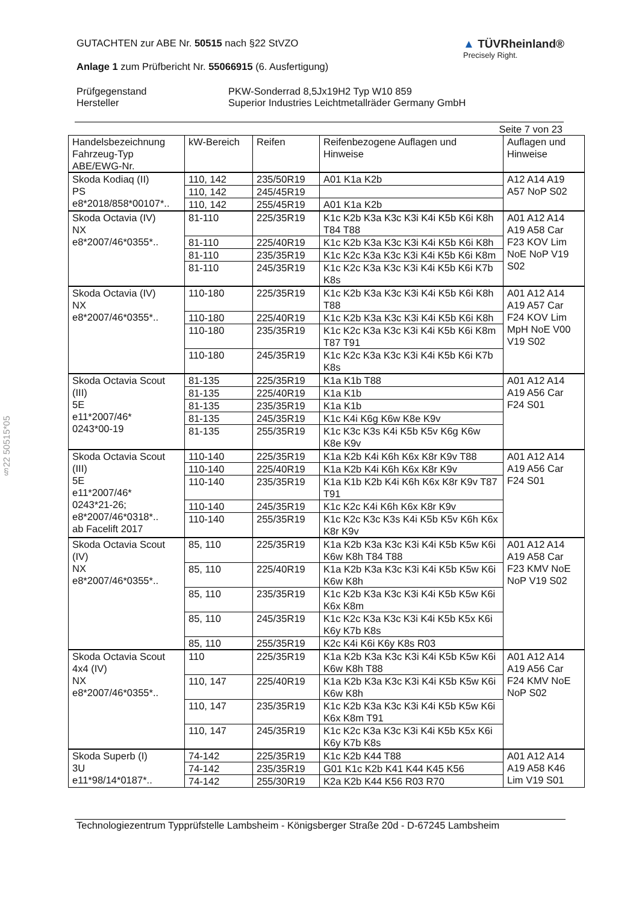§22 50515*05
GUTACHTEN zur ABE Nr. 50515 nach §22 StVZO
Anlage 1 zum Prüfbericht Nr. 55066915 (6. Ausfertigung)
▲ TÜVRheinland®
Precisely Right.
Prüfgegenstand
PKW-Sonderrad 8,5Jx19H2 Typ W10 859
Hersteller
Superior Industries Leichtmetallräder Germany GmbH
Seite 7 von 23
| Handelsbezeichnung Fahrzeug-Typ ABE/EWG-Nr. | kW-Bereich | Reifen | Reifenbezogene Auflagen und Hinweise | Auflagen und Hinweise |
| --- | --- | --- | --- | --- |
| Skoda Kodiaq (II) PS e8*2018/858*00107*.. | 110, 142 | 235/50R19 | A01 K1a K2b | A12 A14 A19 A57 NoP S02 |
| | 110, 142 | 245/45R19 | | |
| | 110, 142 | 255/45R19 | A01 K1a K2b | |
| Skoda Octavia (IV) NX e8*2007/46*0355*.. | 81-110 | 225/35R19 | K1c K2b K3a K3c K3i K4i K5b K6i K8h T84 T88 | A01 A12 A14 A19 A58 Car F23 KOV Lim NoE NoP V19 S02 |
| | 81-110 | 225/40R19 | K1c K2b K3a K3c K3i K4i K5b K6i K8h | |
| | 81-110 | 235/35R19 | K1c K2c K3a K3c K3i K4i K5b K6i K8m | |
| | 81-110 | 245/35R19 | K1c K2c K3a K3c K3i K4i K5b K6i K7b K8s | |
| Skoda Octavia (IV) NX e8*2007/46*0355*.. | 110-180 | 225/35R19 | K1c K2b K3a K3c K3i K4i K5b K6i K8h T88 | A01 A12 A14 A19 A57 Car F24 KOV Lim MpH NoE V00 V19 S02 |
| | 110-180 | 225/40R19 | K1c K2b K3a K3c K3i K4i K5b K6i K8h | |
| | 110-180 | 235/35R19 | K1c K2c K3a K3c K3i K4i K5b K6i K8m T87 T91 | |
| | 110-180 | 245/35R19 | K1c K2c K3a K3c K3i K4i K5b K6i K7b K8s | |
| Skoda Octavia Scout (III) 5E e11*2007/46* 0243*00-19 | 81-135 | 225/35R19 | K1a K1b T88 | A01 A12 A14 A19 A56 Car F24 S01 |
| | 81-135 | 225/40R19 | K1a K1b | |
| | 81-135 | 235/35R19 | K1a K1b | |
| | 81-135 | 245/35R19 | K1c K4i K6g K6w K8e K9v | |
| | 81-135 | 255/35R19 | K1c K3c K3s K4i K5b K5v K6g K6w K8e K9v | |
| Skoda Octavia Scout (III) 5E e11*2007/46* 0243*21-26; e8*2007/46*0318*.. ab Facelift 2017 | 110-140 | 225/35R19 | K1a K2b K4i K6h K6x K8r K9v T88 | A01 A12 A14 A19 A56 Car F24 S01 |
| | 110-140 | 225/40R19 | K1a K2b K4i K6h K6x K8r K9v | |
| | 110-140 | 235/35R19 | K1a K1b K2b K4i K6h K6x K8r K9v T87 T91 | |
| | 110-140 | 245/35R19 | K1c K2c K4i K6h K6x K8r K9v | |
| | 110-140 | 255/35R19 | K1c K2c K3c K3s K4i K5b K5v K6h K6x K8r K9v | |
| Skoda Octavia Scout (IV) NX e8*2007/46*0355*.. | 85, 110 | 225/35R19 | K1a K2b K3a K3c K3i K4i K5b K5w K6i K6w K8h T84 T88 | A01 A12 A14 A19 A58 Car F23 KMV NoE NoP V19 S02 |
| | 85, 110 | 225/40R19 | K1a K2b K3a K3c K3i K4i K5b K5w K6i K6w K8h | |
| | 85, 110 | 235/35R19 | K1c K2b K3a K3c K3i K4i K5b K5w K6i K6x K8m | |
| | 85, 110 | 245/35R19 | K1c K2c K3a K3c K3i K4i K5b K5x K6i K6y K7b K8s | |
| | 85, 110 | 255/35R19 | K2c K4i K6i K6y K8s R03 | |
| Skoda Octavia Scout 4x4 (IV) NX e8*2007/46*0355*.. | 110 | 225/35R19 | K1a K2b K3a K3c K3i K4i K5b K5w K6i K6w K8h T88 | A01 A12 A14 A19 A56 Car F24 KMV NoE NoP S02 |
| | 110, 147 | 225/40R19 | K1a K2b K3a K3c K3i K4i K5b K5w K6i K6w K8h | |
| | 110, 147 | 235/35R19 | K1c K2b K3a K3c K3i K4i K5b K5w K6i K6x K8m T91 | |
| | 110, 147 | 245/35R19 | K1c K2c K3a K3c K3i K4i K5b K5x K6i K6y K7b K8s | |
| Skoda Superb (I) 3U e11*98/14*0187*.. | 74-142 | 225/35R19 | K1c K2b K44 T88 | A01 A12 A14 A19 A58 K46 Lim V19 S01 |
| | 74-142 | 235/35R19 | G01 K1c K2b K41 K44 K45 K56 | |
| | 74-142 | 255/30R19 | K2a K2b K44 K56 R03 R70 | |
Technologiezentrum Typprüfstelle Lambsheim - Königsberger Straße 20d - D-67245 Lambsheim